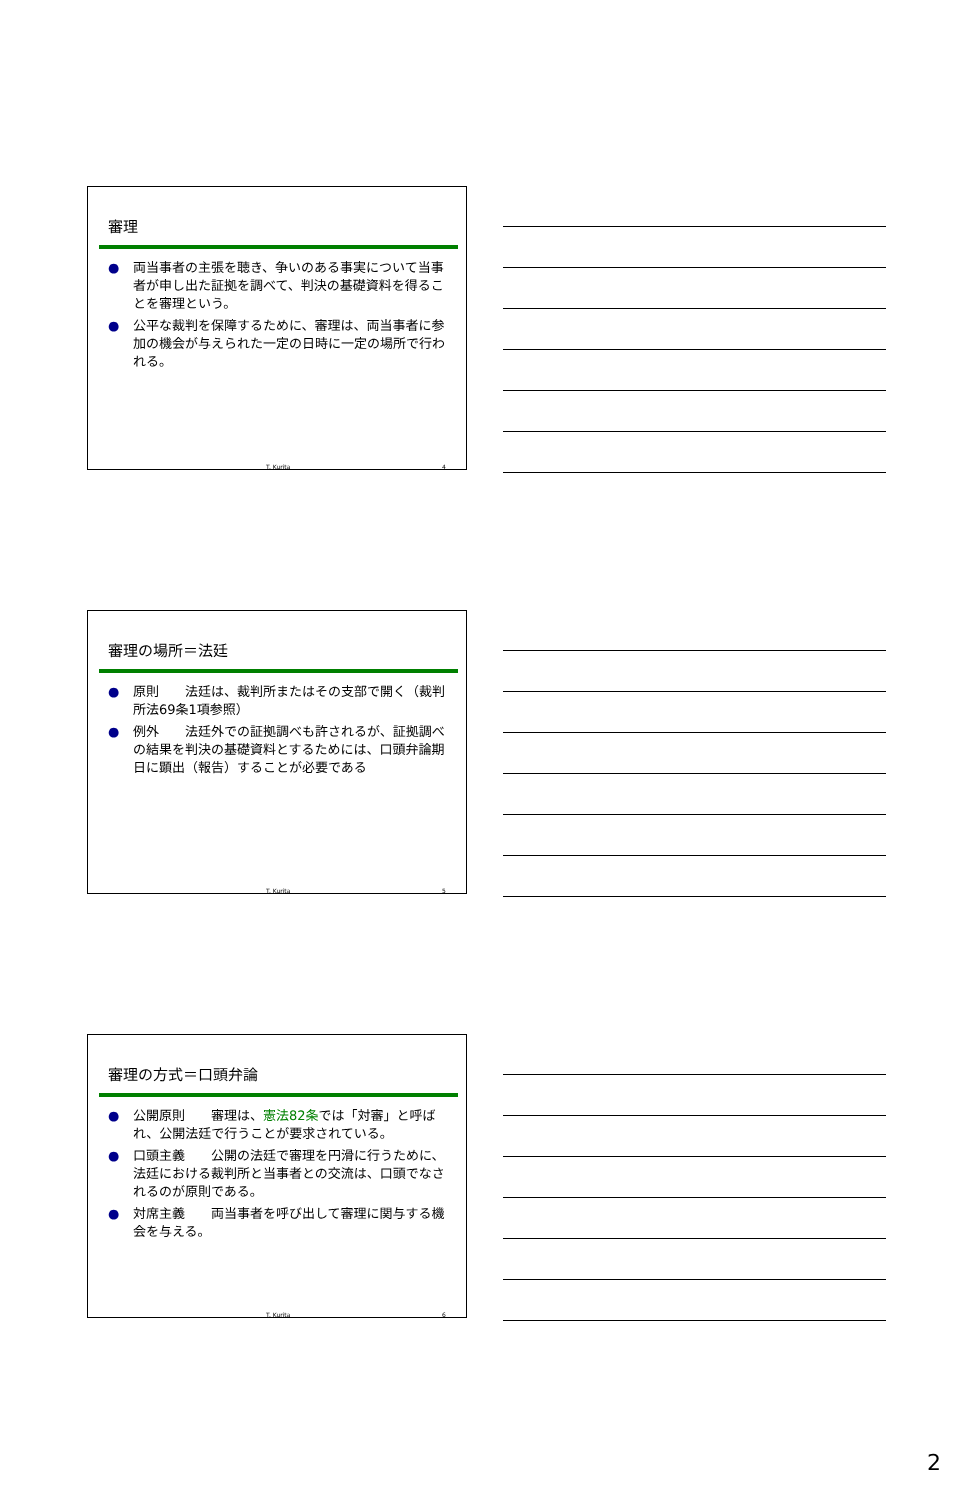審理
● 両当事者の主張を聴き、争いのある事実について当事者が申し出た証拠を調べて、判決の基礎資料を得ることを審理という。
● 公平な裁判を保障するために、審理は、両当事者に参加の機会が与えられた一定の日時に一定の場所で行われる。
T. Kurita 4
審理の場所＝法廷
● 原則　　法廷は、裁判所またはその支部で開く（裁判所法69条1項参照）
● 例外　　法廷外での証拠調べも許されるが、証拠調べの結果を判決の基礎資料とするためには、口頭弁論期日に顕出（報告）することが必要である
T. Kurita 5
審理の方式＝口頭弁論
● 公開原則　　審理は、憲法82条では「対審」と呼ばれ、公開法廷で行うことが要求されている。
● 口頭主義　　公開の法廷で審理を円滑に行うために、法廷における裁判所と当事者との交流は、口頭でなされるのが原則である。
● 対席主義　　両当事者を呼び出して審理に関与する機会を与える。
T. Kurita 6
2